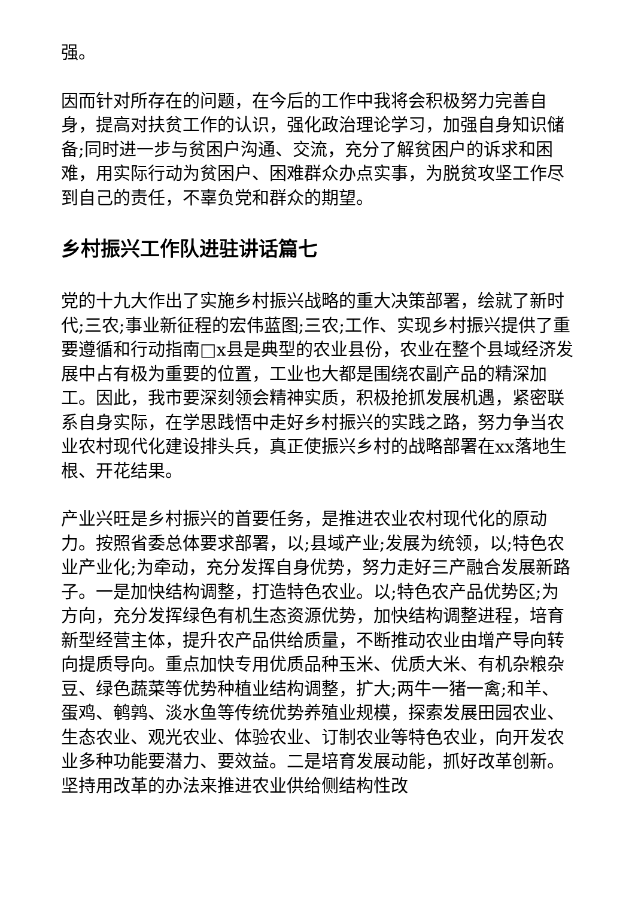强。
因而针对所存在的问题，在今后的工作中我将会积极努力完善自身，提高对扶贫工作的认识，强化政治理论学习，加强自身知识储备;同时进一步与贫困户沟通、交流，充分了解贫困户的诉求和困难，用实际行动为贫困户、困难群众办点实事，为脱贫攻坚工作尽到自己的责任，不辜负党和群众的期望。
乡村振兴工作队进驻讲话篇七
党的十九大作出了实施乡村振兴战略的重大决策部署，绘就了新时代;三农;事业新征程的宏伟蓝图;三农;工作、实现乡村振兴提供了重要遵循和行动指南□x县是典型的农业县份，农业在整个县域经济发展中占有极为重要的位置，工业也大都是围绕农副产品的精深加工。因此，我市要深刻领会精神实质，积极抢抓发展机遇，紧密联系自身实际，在学思践悟中走好乡村振兴的实践之路，努力争当农业农村现代化建设排头兵，真正使振兴乡村的战略部署在xx落地生根、开花结果。
产业兴旺是乡村振兴的首要任务，是推进农业农村现代化的原动力。按照省委总体要求部署，以;县域产业;发展为统领，以;特色农业产业化;为牵动，充分发挥自身优势，努力走好三产融合发展新路子。一是加快结构调整，打造特色农业。以;特色农产品优势区;为方向，充分发挥绿色有机生态资源优势，加快结构调整进程，培育新型经营主体，提升农产品供给质量，不断推动农业由增产导向转向提质导向。重点加快专用优质品种玉米、优质大米、有机杂粮杂豆、绿色蔬菜等优势种植业结构调整，扩大;两牛一猪一禽;和羊、蛋鸡、鹌鹑、淡水鱼等传统优势养殖业规模，探索发展田园农业、生态农业、观光农业、体验农业、订制农业等特色农业，向开发农业多种功能要潜力、要效益。二是培育发展动能，抓好改革创新。坚持用改革的办法来推进农业供给侧结构性改